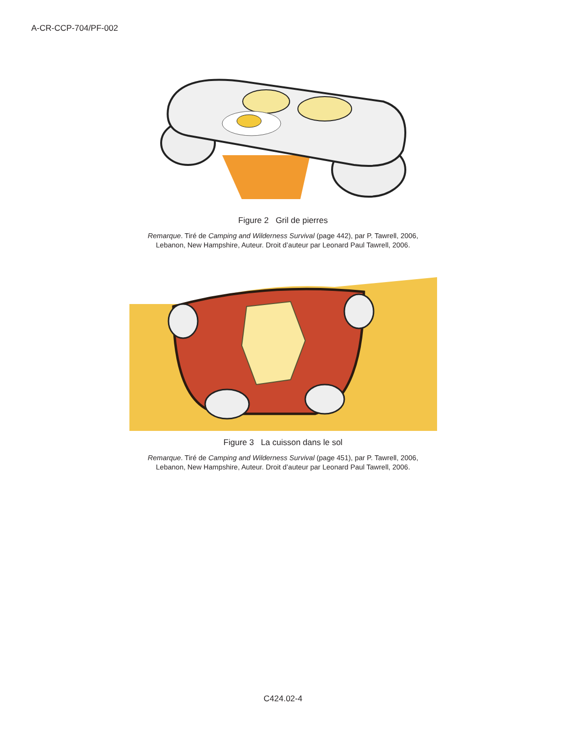A-CR-CCP-704/PF-002
Figure 2 Gril de pierres
Remarque. Tiré de Camping and Wilderness Survival (page 442), par P. Tawrell, 2006,
Lebanon, New Hampshire, Auteur. Droit d’auteur par Leonard Paul Tawrell, 2006.
Figure 3 La cuisson dans le sol
Remarque. Tiré de Camping and Wilderness Survival (page 451), par P. Tawrell, 2006,
Lebanon, New Hampshire, Auteur. Droit d’auteur par Leonard Paul Tawrell, 2006.
C424.02-4